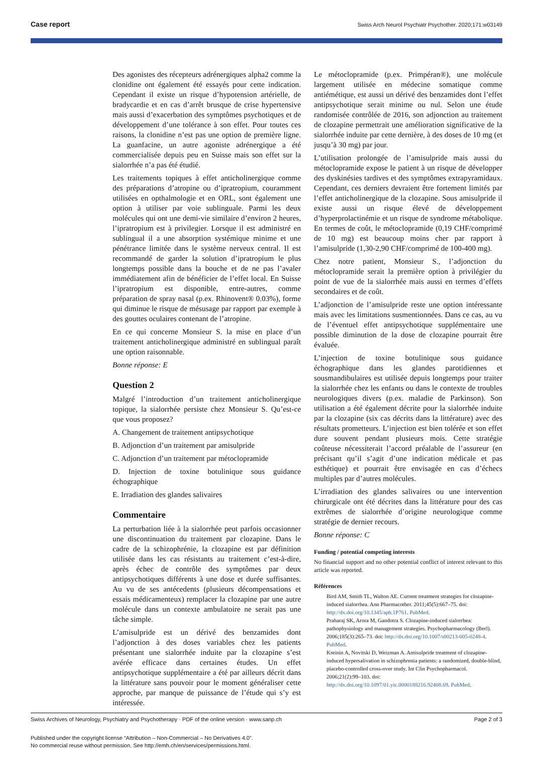Case report Swiss Arch Neurol Psychiatr Psychother. 2020;171:w03149
Des agonistes des récepteurs adrénergiques alpha2 comme la clonidine ont également été essayés pour cette indication. Cependant il existe un risque d’hypotension artérielle, de bradycardie et en cas d’arrêt brusque de crise hypertensive mais aussi d’exacerbation des symptômes psychotiques et de développement d’une tolérance à son effet. Pour toutes ces raisons, la clonidine n’est pas une option de première ligne. La guanfacine, un autre agoniste adrénergique a été commercialisée depuis peu en Suisse mais son effet sur la sialorrhée n’a pas été étudié.
Les traitements topiques à effet anticholinergique comme des préparations d’atropine ou d’ipratropium, couramment utilisées en opthalmologie et en ORL, sont également une option à utiliser par voie sublinguale. Parmi les deux molécules qui ont une demi-vie similaire d’environ 2 heures, l’ipratropium est à privilegier. Lorsque il est administré en sublingual il a une absorption systémique minime et une pénétrance limitée dans le système nerveux central. Il est recommandé de garder la solution d’ipratropium le plus longtemps possible dans la bouche et de ne pas l’avaler immédiatement afin de bénéficier de l’effet local. En Suisse l’ipratropium est disponible, entre-autres, comme préparation de spray nasal (p.ex. Rhinovent® 0.03%), forme qui diminue le risque de mésusage par rapport par exemple à des gouttes oculaires contenant de l’atropine.
En ce qui concerne Monsieur S. la mise en place d’un traitement anticholinergique administré en sublingual paraît une option raisonnable.
Bonne réponse: E
Question 2
Malgré l’introduction d’un traitement anticholinergique topique, la sialorrhée persiste chez Monsieur S. Qu’est-ce que vous proposez?
A. Changement de traitement antipsychotique
B. Adjonction d’un traitement par amisulpride
C. Adjonction d’un traitement par métoclopramide
D. Injection de toxine botulinique sous guidance échographique
E. Irradiation des glandes salivaires
Commentaire
La perturbation liée à la sialorrhée peut parfois occasionner une discontinuation du traitement par clozapine. Dans le cadre de la schizophrénie, la clozapine est par définition utilisée dans les cas résistants au traitement c’est-à-dire, après échec de contrôle des symptômes par deux antipsychotiques différents à une dose et durée suffisantes. Au vu de ses antécedents (plusieurs décompensations et essais médicamenteux) remplacer la clozapine par une autre molécule dans un contexte ambulatoire ne serait pas une tâche simple.
L’amisulpride est un dérivé des benzamides dont l’adjonction à des doses variables chez les patients présentant une sialorrhée induite par la clozapine s’est avérée efficace dans certaines études. Un effet antipsychotique supplémentaire a été par ailleurs décrit dans la littérature sans pouvoir pour le moment généraliser cette approche, par manque de puissance de l’étude qui s’y est intéressée.
Le métoclopramide (p.ex. Primpéran®), une molécule largement utilisée en médecine somatique comme antiémétique, est aussi un dérivé des benzamides dont l’effet antipsychotique serait minime ou nul. Selon une étude randomisée contrôlée de 2016, son adjonction au traitement de clozapine permettrait une amélioration significative de la sialorrhée induite par cette dernière, à des doses de 10 mg (et jusqu’à 30 mg) par jour.
L’utilisation prolongée de l’amisulpride mais aussi du métoclopramide expose le patient à un risque de développer des dyskinésies tardives et des symptômes extrapyramidaux. Cependant, ces derniers devraient être fortement limités par l’effet anticholinergique de la clozapine. Sous amisulpride il existe aussi un risque élevé de développement d’hyperprolactinémie et un risque de syndrome métabolique. En termes de coût, le métoclopramide (0,19 CHF/comprimé de 10 mg) est beaucoup moins cher par rapport à l’amisulpride (1,30-2,90 CHF/comprimé de 100-400 mg).
Chez notre patient, Monsieur S., l’adjonction du métoclopramide serait la première option à privilégier du point de vue de la sialorrhée mais aussi en termes d’effets secondaires et de coût.
L’adjonction de l’amisulpride reste une option intéressante mais avec les limitations susmentionnées. Dans ce cas, au vu de l’éventuel effet antipsychotique supplémentaire une possible diminution de la dose de clozapine pourrait être évaluée.
L’injection de toxine botulinique sous guidance échographique dans les glandes parotidiennes et sousmandibulaires est utilisée depuis longtemps pour traiter la sialorrhée chez les enfants ou dans le contexte de troubles neurologiques divers (p.ex. maladie de Parkinson). Son utilisation a été également décrite pour la sialorrhée induite par la clozapine (six cas décrits dans la littérature) avec des résultats prometteurs. L’injection est bien tolérée et son effet dure souvent pendant plusieurs mois. Cette stratégie coûteuse nécessiterait l’accord préalable de l’assureur (en précisant qu’il s’agit d’une indication médicale et pas esthétique) et pourrait être envisagée en cas d’échecs multiples par d’autres molécules.
L’irradiation des glandes salivaires ou une intervention chirurgicale ont été décrites dans la littérature pour des cas extrêmes de sialorrhée d’origine neurologique comme stratégie de dernier recours.
Bonne réponse: C
Funding / potential competing interests
No financial support and no other potential conflict of interest relevant to this article was reported.
Références
Bird AM, Smith TL, Walton AE. Current treatment strategies for clozapine-induced sialorrhea. Ann Pharmacother. 2011;45(5):667–75. doi: http://dx.doi.org/10.1345/aph.1P761. PubMed.
Praharaj SK, Arora M, Gandotra S. Clozapine-induced sialorrhea: pathophysiology and management strategies. Psychopharmacology (Berl). 2006;185(3):265–73. doi: http://dx.doi.org/10.1007/s00213-005-0248-4. PubMed.
Kreinin A, Novitski D, Weizman A. Amisulpride treatment of clozapine-induced hypersalivation in schizophrenia patients: a randomized, double-blind, placebo-controlled cross-over study. Int Clin Psychopharmacol. 2006;21(2):99–103. doi: http://dx.doi.org/10.1097/01.yic.0000188216.92408.69. PubMed.
Page 2 of 3 Swiss Archives of Neurology, Psychiatry and Psychotherapy · PDF of the online version · www.sanp.ch
Published under the copyright license “Attribution – Non-Commercial – No Derivatives 4.0”.
No commercial reuse without permission. See http://emh.ch/en/services/permissions.html.